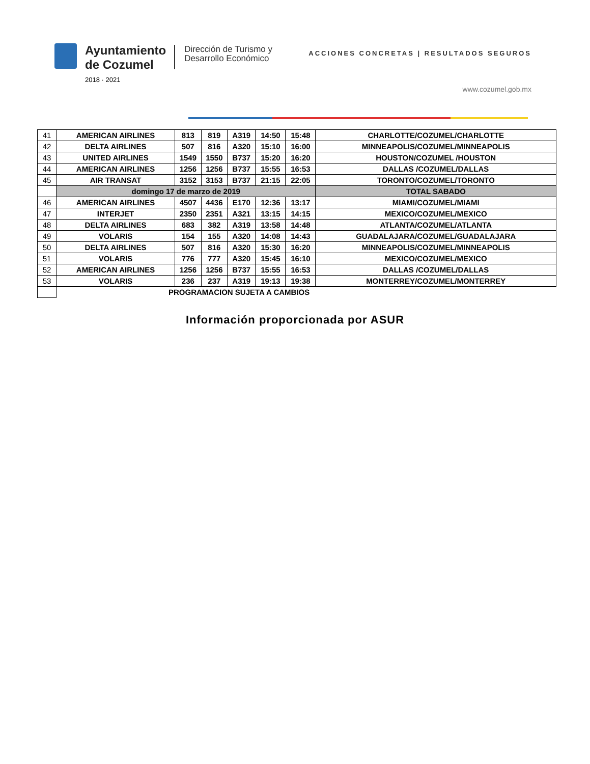Ayuntamiento
de Cozumel
2018 · 2021
Dirección de Turismo y
Desarrollo Económico
ACCIONES CONCRETAS | RESULTADOS SEGUROS
www.cozumel.gob.mx
| 41 | AMERICAN AIRLINES | 813 | 819 | A319 | 14:50 | 15:48 | CHARLOTTE/COZUMEL/CHARLOTTE |
| 42 | DELTA AIRLINES | 507 | 816 | A320 | 15:10 | 16:00 | MINNEAPOLIS/COZUMEL/MINNEAPOLIS |
| 43 | UNITED AIRLINES | 1549 | 1550 | B737 | 15:20 | 16:20 | HOUSTON/COZUMEL /HOUSTON |
| 44 | AMERICAN AIRLINES | 1256 | 1256 | B737 | 15:55 | 16:53 | DALLAS /COZUMEL/DALLAS |
| 45 | AIR TRANSAT | 3152 | 3153 | B737 | 21:15 | 22:05 | TORONTO/COZUMEL/TORONTO |
| | domingo 17 de marzo de 2019 | | | | | | TOTAL SABADO |
| 46 | AMERICAN AIRLINES | 4507 | 4436 | E170 | 12:36 | 13:17 | MIAMI/COZUMEL/MIAMI |
| 47 | INTERJET | 2350 | 2351 | A321 | 13:15 | 14:15 | MEXICO/COZUMEL/MEXICO |
| 48 | DELTA AIRLINES | 683 | 382 | A319 | 13:58 | 14:48 | ATLANTA/COZUMEL/ATLANTA |
| 49 | VOLARIS | 154 | 155 | A320 | 14:08 | 14:43 | GUADALAJARA/COZUMEL/GUADALAJARA |
| 50 | DELTA AIRLINES | 507 | 816 | A320 | 15:30 | 16:20 | MINNEAPOLIS/COZUMEL/MINNEAPOLIS |
| 51 | VOLARIS | 776 | 777 | A320 | 15:45 | 16:10 | MEXICO/COZUMEL/MEXICO |
| 52 | AMERICAN AIRLINES | 1256 | 1256 | B737 | 15:55 | 16:53 | DALLAS /COZUMEL/DALLAS |
| 53 | VOLARIS | 236 | 237 | A319 | 19:13 | 19:38 | MONTERREY/COZUMEL/MONTERREY |
| | PROGRAMACION SUJETA A CAMBIOS | | | | | | |
Información proporcionada por ASUR